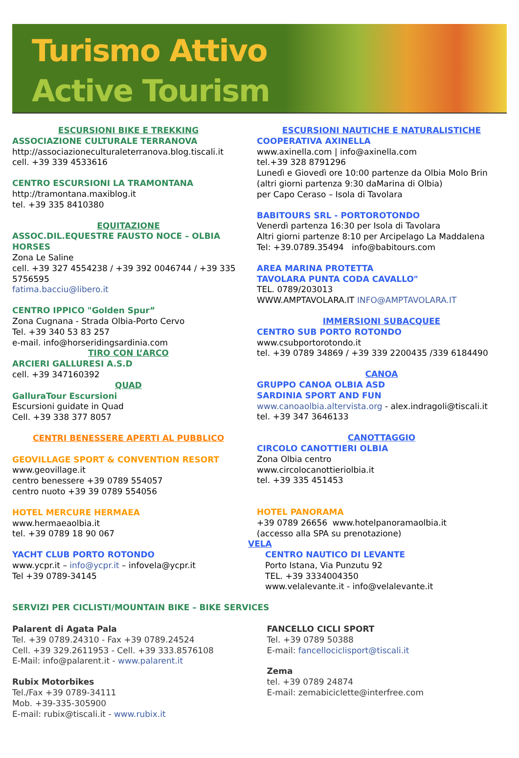Turismo Attivo
Active Tourism
ESCURSIONI BIKE E TREKKING
ASSOCIAZIONE CULTURALE TERRANOVA
http://associazioneculturaleterranova.blog.tiscali.it
cell. +39 339 4533616
CENTRO ESCURSIONI LA TRAMONTANA
http://tramontana.maxiblog.it
tel. +39 335 8410380
EQUITAZIONE
ASSOC.DIL.EQUESTRE FAUSTO NOCE – OLBIA HORSES
Zona Le Saline
cell. +39 327 4554238 / +39 392 0046744 / +39 335 5756595
fatima.bacciu@libero.it
CENTRO IPPICO "Golden Spur”
Zona Cugnana - Strada Olbia-Porto Cervo
Tel. +39 340 53 83 257
e-mail. info@horseridingsardinia.com
TIRO CON L’ARCO
ARCIERI GALLURESI A.S.D
cell. +39 347160392
QUAD
GalluraTour Escursioni
Escursioni guidate in Quad
Cell. +39 338 377 8057
CENTRI BENESSERE APERTI AL PUBBLICO
GEOVILLAGE SPORT & CONVENTION RESORT
www.geovillage.it
centro benessere +39 0789 554057
centro nuoto +39 39 0789 554056
HOTEL MERCURE HERMAEA
www.hermaeaolbia.it
tel. +39 0789 18 90 067
YACHT CLUB PORTO ROTONDO
www.ycpr.it – info@ycpr.it – infovela@ycpr.it
Tel +39 0789-34145
ESCURSIONI NAUTICHE E NATURALISTICHE
COOPERATIVA AXINELLA
www.axinella.com | info@axinella.com
tel.+39 328 8791296
Lunedì e Giovedì ore 10:00 partenze da Olbia Molo Brin
(altri giorni partenza 9:30 daMarina di Olbia)
per Capo Ceraso – Isola di Tavolara
BABITOURS SRL - PORTOROTONDO
Venerdì partenza 16:30 per Isola di Tavolara
Altri giorni partenze 8:10 per Arcipelago La Maddalena
Tel: +39.0789.35494 info@babitours.com
AREA MARINA PROTETTA
TAVOLARA PUNTA CODA CAVALLO"
TEL. 0789/203013
WWW.AMPTAVOLARA.IT INFO@AMPTAVOLARA.IT
IMMERSIONI SUBACQUEE
CENTRO SUB PORTO ROTONDO
www.csubportorotondo.it
tel. +39 0789 34869 / +39 339 2200435 /339 6184490
CANOA
GRUPPO CANOA OLBIA ASD
SARDINIA SPORT AND FUN
www.canoaolbia.altervista.org - alex.indragoli@tiscali.it
tel. +39 347 3646133
CANOTTAGGIO
CIRCOLO CANOTTIERI OLBIA
Zona Olbia centro
www.circolocanottieriolbia.it
tel. +39 335 451453
HOTEL PANORAMA
+39 0789 26656 www.hotelpanoramaolbia.it
(accesso alla SPA su prenotazione)
VELA
CENTRO NAUTICO DI LEVANTE
Porto Istana, Via Punzutu 92
TEL. +39 3334004350
www.velalevante.it - info@velalevante.it
SERVIZI PER CICLISTI/MOUNTAIN BIKE – BIKE SERVICES
Palarent di Agata Pala
Tel. +39 0789.24310 - Fax +39 0789.24524
Cell. +39 329.2611953 - Cell. +39 333.8576108
E-Mail: info@palarent.it - www.palarent.it
Rubix Motorbikes
Tel./Fax +39 0789-34111
Mob. +39-335-305900
E-mail: rubix@tiscali.it - www.rubix.it
FANCELLO CICLI SPORT
Tel. +39 0789 50388
E-mail: fancellociclisport@tiscali.it
Zema
tel. +39 0789 24874
E-mail: zemabiciclette@interfree.com